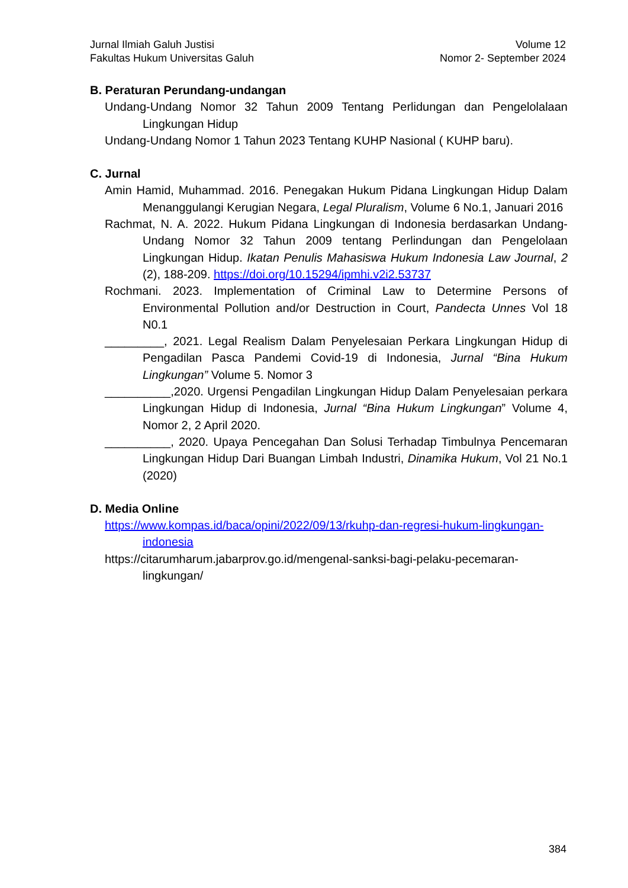Jurnal Ilmiah Galuh Justisi
Fakultas Hukum Universitas Galuh
Volume 12
Nomor 2- September 2024
B. Peraturan Perundang-undangan
Undang-Undang Nomor 32 Tahun 2009 Tentang Perlidungan dan Pengelolalaan Lingkungan Hidup
Undang-Undang Nomor 1 Tahun 2023 Tentang KUHP Nasional ( KUHP baru).
C. Jurnal
Amin Hamid, Muhammad. 2016. Penegakan Hukum Pidana Lingkungan Hidup Dalam Menanggulangi Kerugian Negara, Legal Pluralism, Volume 6 No.1, Januari 2016
Rachmat, N. A. 2022. Hukum Pidana Lingkungan di Indonesia berdasarkan Undang-Undang Nomor 32 Tahun 2009 tentang Perlindungan dan Pengelolaan Lingkungan Hidup. Ikatan Penulis Mahasiswa Hukum Indonesia Law Journal, 2 (2), 188-209. https://doi.org/10.15294/ipmhi.v2i2.53737
Rochmani. 2023. Implementation of Criminal Law to Determine Persons of Environmental Pollution and/or Destruction in Court, Pandecta Unnes Vol 18 N0.1
_________, 2021. Legal Realism Dalam Penyelesaian Perkara Lingkungan Hidup di Pengadilan Pasca Pandemi Covid-19 di Indonesia, Jurnal “Bina Hukum Lingkungan” Volume 5. Nomor 3
__________,2020. Urgensi Pengadilan Lingkungan Hidup Dalam Penyelesaian perkara Lingkungan Hidup di Indonesia, Jurnal “Bina Hukum Lingkungan” Volume 4, Nomor 2, 2 April 2020.
__________, 2020. Upaya Pencegahan Dan Solusi Terhadap Timbulnya Pencemaran Lingkungan Hidup Dari Buangan Limbah Industri, Dinamika Hukum, Vol 21 No.1 (2020)
D. Media Online
https://www.kompas.id/baca/opini/2022/09/13/rkuhp-dan-regresi-hukum-lingkungan-indonesia
https://citarumharum.jabarprov.go.id/mengenal-sanksi-bagi-pelaku-pecemaran-lingkungan/
384